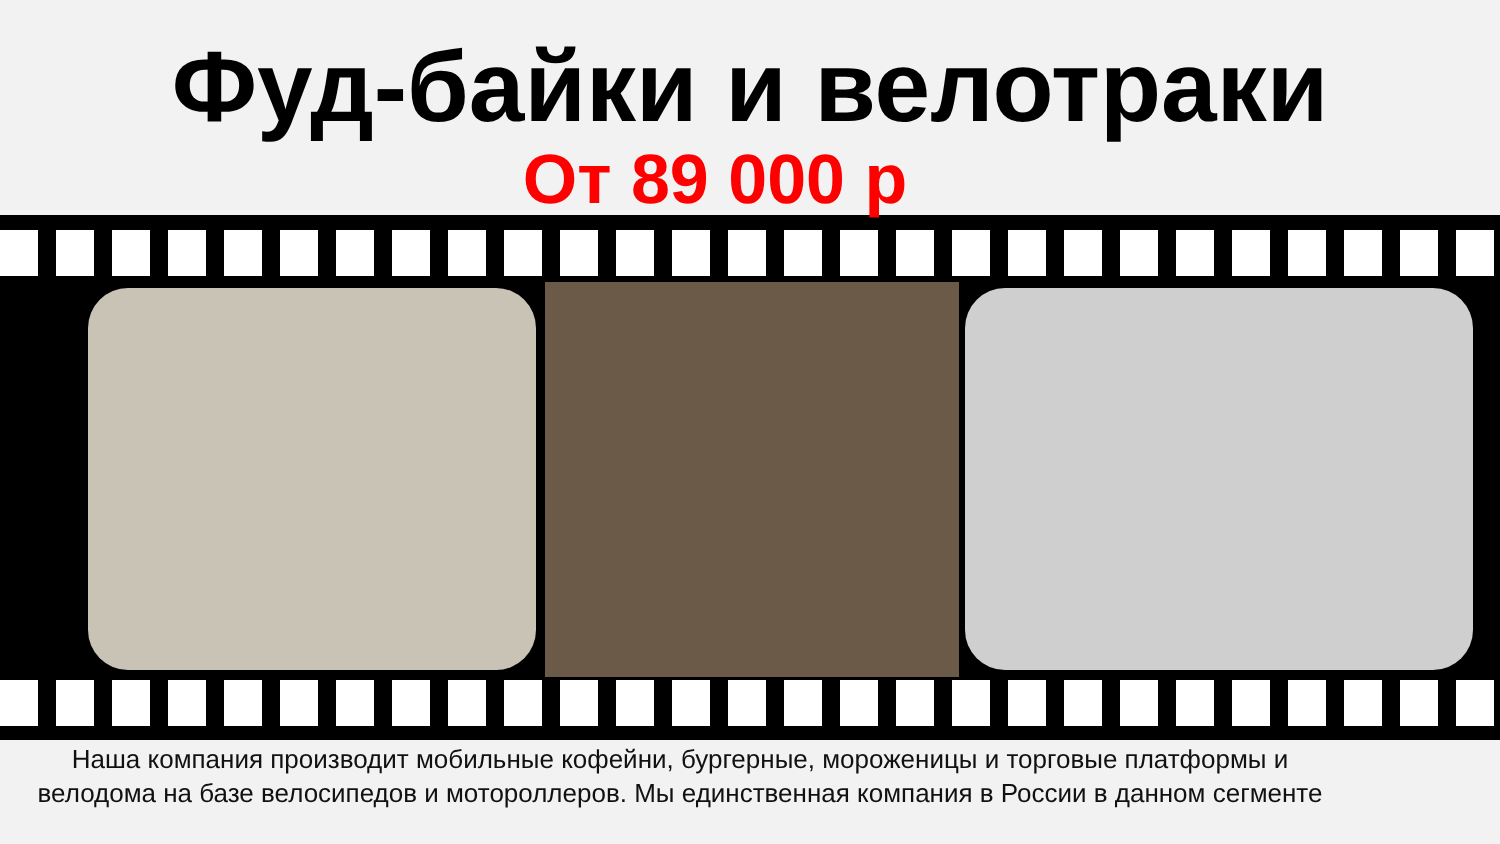Фуд-байки и велотраки
От 89 000 р
Наша компания производит мобильные кофейни, бургерные, мороженицы и торговые платформы и велодома на базе велосипедов и мотороллеров. Мы единственная компания в России в данном сегменте